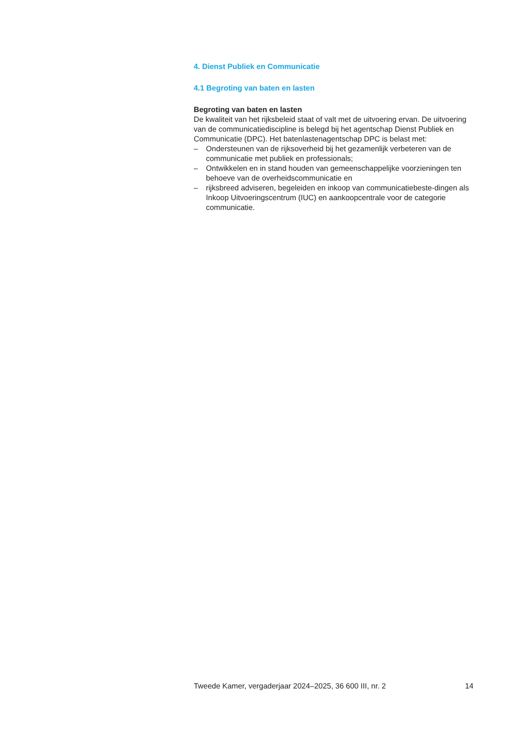4. Dienst Publiek en Communicatie
4.1 Begroting van baten en lasten
Begroting van baten en lasten
De kwaliteit van het rijksbeleid staat of valt met de uitvoering ervan. De uitvoering van de communicatiediscipline is belegd bij het agentschap Dienst Publiek en Communicatie (DPC). Het batenlastenagentschap DPC is belast met:
– Ondersteunen van de rijksoverheid bij het gezamenlijk verbeteren van de communicatie met publiek en professionals;
– Ontwikkelen en in stand houden van gemeenschappelijke voorzieningen ten behoeve van de overheidscommunicatie en
– rijksbreed adviseren, begeleiden en inkoop van communicatiebeste-dingen als Inkoop Uitvoeringscentrum (IUC) en aankoopcentrale voor de categorie communicatie.
Tweede Kamer, vergaderjaar 2024–2025, 36 600 III, nr. 2 14